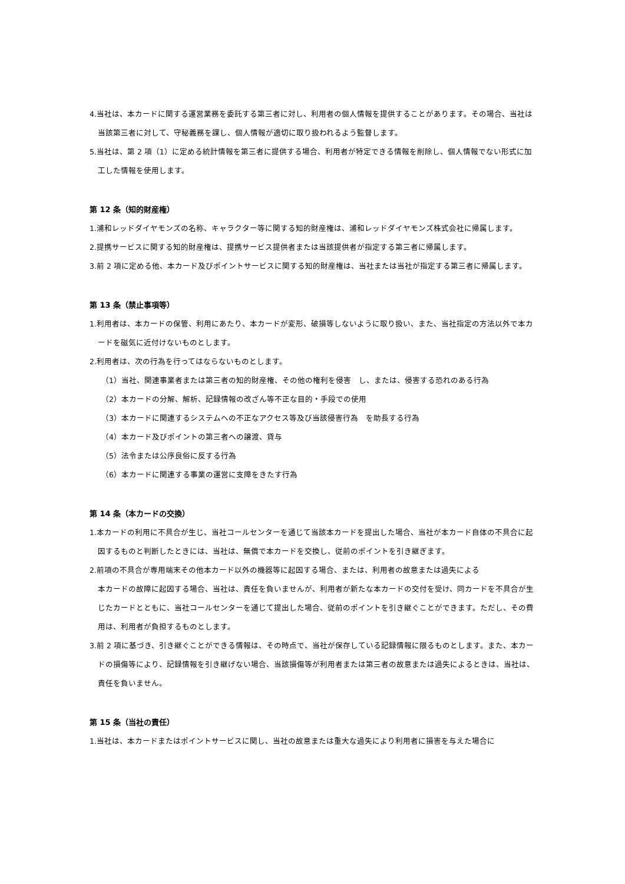4.当社は、本カードに関する運営業務を委託する第三者に対し、利用者の個人情報を提供することがあります。その場合、当社は当該第三者に対して、守秘義務を課し、個人情報が適切に取り扱われるよう監督します。
5.当社は、第 2 項（1）に定める統計情報を第三者に提供する場合、利用者が特定できる情報を削除し、個人情報でない形式に加工した情報を使用します。
第 12 条（知的財産権）
1.浦和レッドダイヤモンズの名称、キャラクター等に関する知的財産権は、浦和レッドダイヤモンズ株式会社に帰属します。
2.提携サービスに関する知的財産権は、提携サービス提供者または当該提供者が指定する第三者に帰属します。
3.前 2 項に定める他、本カード及びポイントサービスに関する知的財産権は、当社または当社が指定する第三者に帰属します。
第 13 条（禁止事項等）
1.利用者は、本カードの保管、利用にあたり、本カードが変形、破損等しないように取り扱い、また、当社指定の方法以外で本カードを磁気に近付けないものとします。
2.利用者は、次の行為を行ってはならないものとします。
（1）当社、関連事業者または第三者の知的財産権、その他の権利を侵害　し、または、侵害する恐れのある行為
（2）本カードの分解、解析、記録情報の改ざん等不正な目的・手段での使用
（3）本カードに関連するシステムへの不正なアクセス等及び当該侵害行為　を助長する行為
（4）本カード及びポイントの第三者への譲渡、貸与
（5）法令または公序良俗に反する行為
（6）本カードに関連する事業の運営に支障をきたす行為
第 14 条（本カードの交換）
1.本カードの利用に不具合が生じ、当社コールセンターを通じて当該本カードを提出した場合、当社が本カード自体の不具合に起因するものと判断したときには、当社は、無償で本カードを交換し、従前のポイントを引き継ぎます。
2.前項の不具合が専用端末その他本カード以外の機器等に起因する場合、または、利用者の故意または過失による
本カードの故障に起因する場合、当社は、責任を負いませんが、利用者が新たな本カードの交付を受け、同カードを不具合が生じたカードとともに、当社コールセンターを通じて提出した場合、従前のポイントを引き継ぐことができます。ただし、その費用は、利用者が負担するものとします。
3.前 2 項に基づき、引き継ぐことができる情報は、その時点で、当社が保存している記録情報に限るものとします。また、本カードの損傷等により、記録情報を引き継げない場合、当該損傷等が利用者または第三者の故意または過失によるときは、当社は、責任を負いません。
第 15 条（当社の責任）
1.当社は、本カードまたはポイントサービスに関し、当社の故意または重大な過失により利用者に損害を与えた場合に